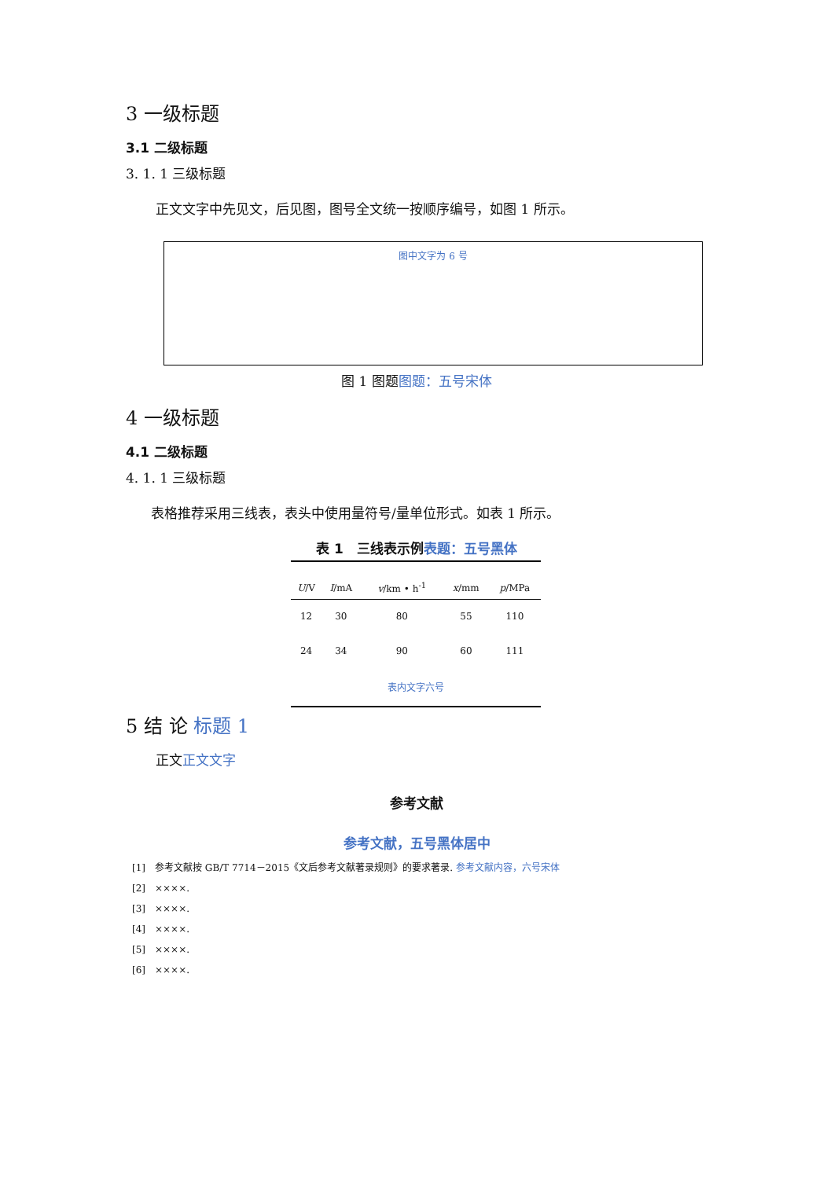3 一级标题
3.1 二级标题
3. 1. 1 三级标题
正文文字中先见文，后见图，图号全文统一按顺序编号，如图 1 所示。
图中文字为 6 号
图 1 图题图题：五号宋体
4 一级标题
4.1 二级标题
4. 1. 1 三级标题
表格推荐采用三线表，表头中使用量符号/量单位形式。如表 1 所示。
表 1　三线表示例表题：五号黑体
| U /V | I /mA | v /km • h<sup>-1</sup> | x /mm | p /MPa |
| --- | --- | --- | --- | --- |
| 12 | 30 | 80 | 55 | 110 |
| 24 | 34 | 90 | 60 | 111 |
| 表内文字六号 | | | | |
5 结 论 标题 1
正文正文文字
参考文献
参考文献，五号黑体居中
[1]　参考文献按 GB/T 7714－2015《文后参考文献著录规则》的要求著录. 参考文献内容，六号宋体
[2]　××××.
[3]　××××.
[4]　××××.
[5]　××××.
[6]　××××.